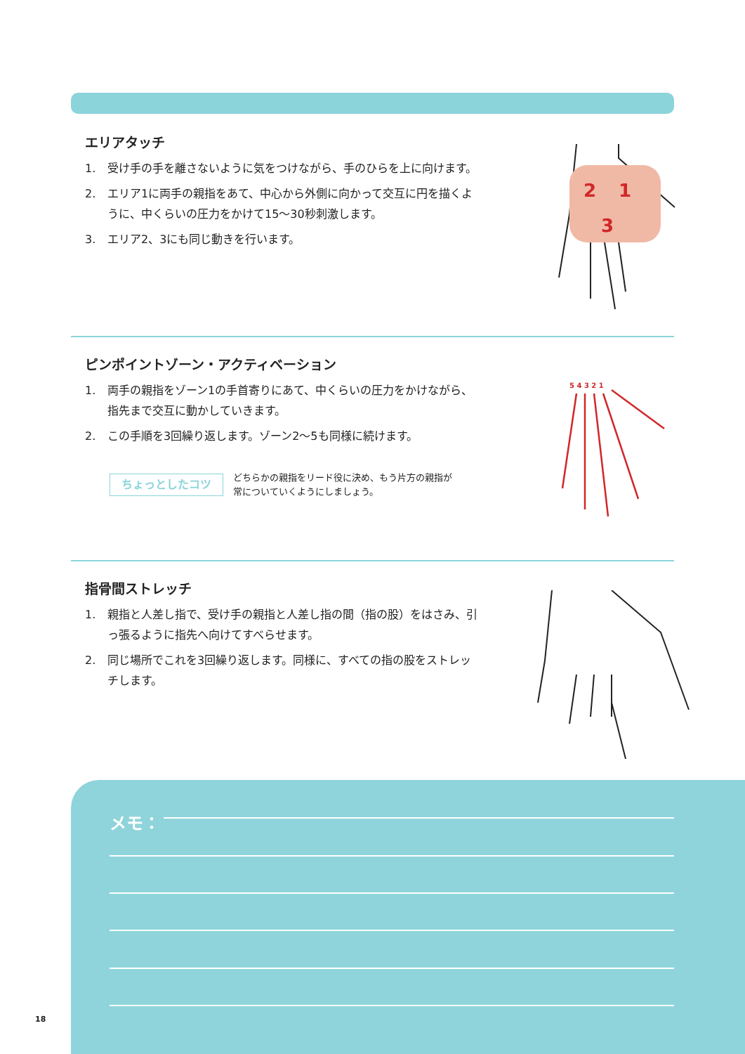エリアタッチ
1. 受け手の手を離さないように気をつけながら、手のひらを上に向けます。
2. エリア1に両手の親指をあて、中心から外側に向かって交互に円を描くように、中くらいの圧力をかけて15〜30秒刺激します。
3. エリア2、3にも同じ動きを行います。
2
1
3
ピンポイントゾーン・アクティベーション
1. 両手の親指をゾーン1の手首寄りにあて、中くらいの圧力をかけながら、指先まで交互に動かしていきます。
2. この手順を3回繰り返します。ゾーン2〜5も同様に続けます。
ちょっとしたコツ
どちらかの親指をリード役に決め、もう片方の親指が
常についていくようにしましょう。
5 4 3 2 1
指骨間ストレッチ
1. 親指と人差し指で、受け手の親指と人差し指の間（指の股）をはさみ、引っ張るように指先へ向けてすべらせます。
2. 同じ場所でこれを3回繰り返します。同様に、すべての指の股をストレッチします。
メモ：
18